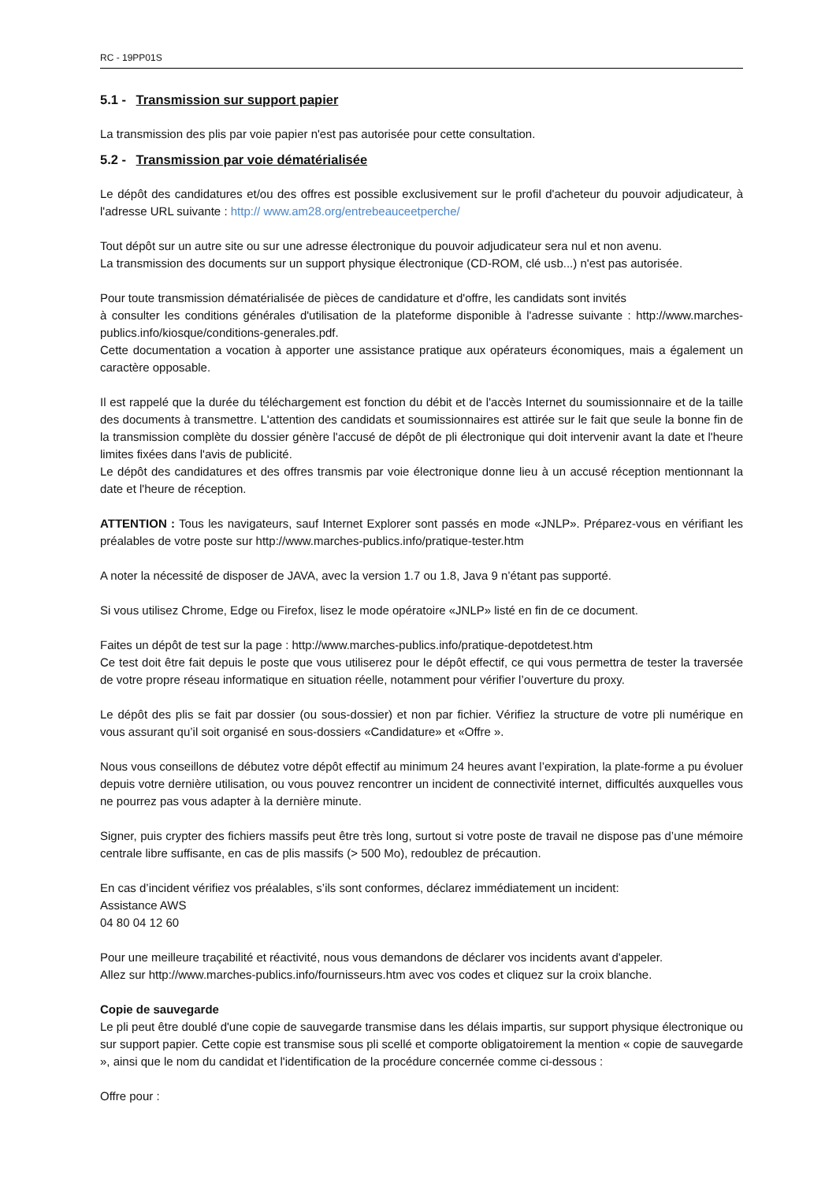RC - 19PP01S
5.1 - Transmission sur support papier
La transmission des plis par voie papier n'est pas autorisée pour cette consultation.
5.2 - Transmission par voie dématérialisée
Le dépôt des candidatures et/ou des offres est possible exclusivement sur le profil d'acheteur du pouvoir adjudicateur, à l'adresse URL suivante : http:// www.am28.org/entrebeauceetperche/
Tout dépôt sur un autre site ou sur une adresse électronique du pouvoir adjudicateur sera nul et non avenu.
La transmission des documents sur un support physique électronique (CD-ROM, clé usb...) n'est pas autorisée.
Pour toute transmission dématérialisée de pièces de candidature et d'offre, les candidats sont invités
à consulter les conditions générales d'utilisation de la plateforme disponible à l'adresse suivante : http://www.marches-publics.info/kiosque/conditions-generales.pdf.
Cette documentation a vocation à apporter une assistance pratique aux opérateurs économiques, mais a également un caractère opposable.
Il est rappelé que la durée du téléchargement est fonction du débit et de l'accès Internet du soumissionnaire et de la taille des documents à transmettre. L'attention des candidats et soumissionnaires est attirée sur le fait que seule la bonne fin de la transmission complète du dossier génère l'accusé de dépôt de pli électronique qui doit intervenir avant la date et l'heure limites fixées dans l'avis de publicité.
Le dépôt des candidatures et des offres transmis par voie électronique donne lieu à un accusé réception mentionnant la date et l'heure de réception.
ATTENTION : Tous les navigateurs, sauf Internet Explorer sont passés en mode «JNLP». Préparez-vous en vérifiant les préalables de votre poste sur http://www.marches-publics.info/pratique-tester.htm
A noter la nécessité de disposer de JAVA, avec la version 1.7 ou 1.8, Java 9 n’étant pas supporté.
Si vous utilisez Chrome, Edge ou Firefox, lisez le mode opératoire «JNLP» listé en fin de ce document.
Faites un dépôt de test sur la page : http://www.marches-publics.info/pratique-depotdetest.htm
Ce test doit être fait depuis le poste que vous utiliserez pour le dépôt effectif, ce qui vous permettra de tester la traversée de votre propre réseau informatique en situation réelle, notamment pour vérifier l’ouverture du proxy.
Le dépôt des plis se fait par dossier (ou sous-dossier) et non par fichier. Vérifiez la structure de votre pli numérique en vous assurant qu’il soit organisé en sous-dossiers «Candidature» et «Offre ».
Nous vous conseillons de débutez votre dépôt effectif au minimum 24 heures avant l’expiration, la plate-forme a pu évoluer depuis votre dernière utilisation, ou vous pouvez rencontrer un incident de connectivité internet, difficultés auxquelles vous ne pourrez pas vous adapter à la dernière minute.
Signer, puis crypter des fichiers massifs peut être très long, surtout si votre poste de travail ne dispose pas d’une mémoire centrale libre suffisante, en cas de plis massifs (> 500 Mo), redoublez de précaution.
En cas d’incident vérifiez vos préalables, s’ils sont conformes, déclarez immédiatement un incident:
Assistance AWS
04 80 04 12 60
Pour une meilleure traçabilité et réactivité, nous vous demandons de déclarer vos incidents avant d'appeler.
Allez sur http://www.marches-publics.info/fournisseurs.htm avec vos codes et cliquez sur la croix blanche.
Copie de sauvegarde
Le pli peut être doublé d'une copie de sauvegarde transmise dans les délais impartis, sur support physique électronique ou sur support papier. Cette copie est transmise sous pli scellé et comporte obligatoirement la mention « copie de sauvegarde », ainsi que le nom du candidat et l'identification de la procédure concernée comme ci-dessous :
Offre pour :